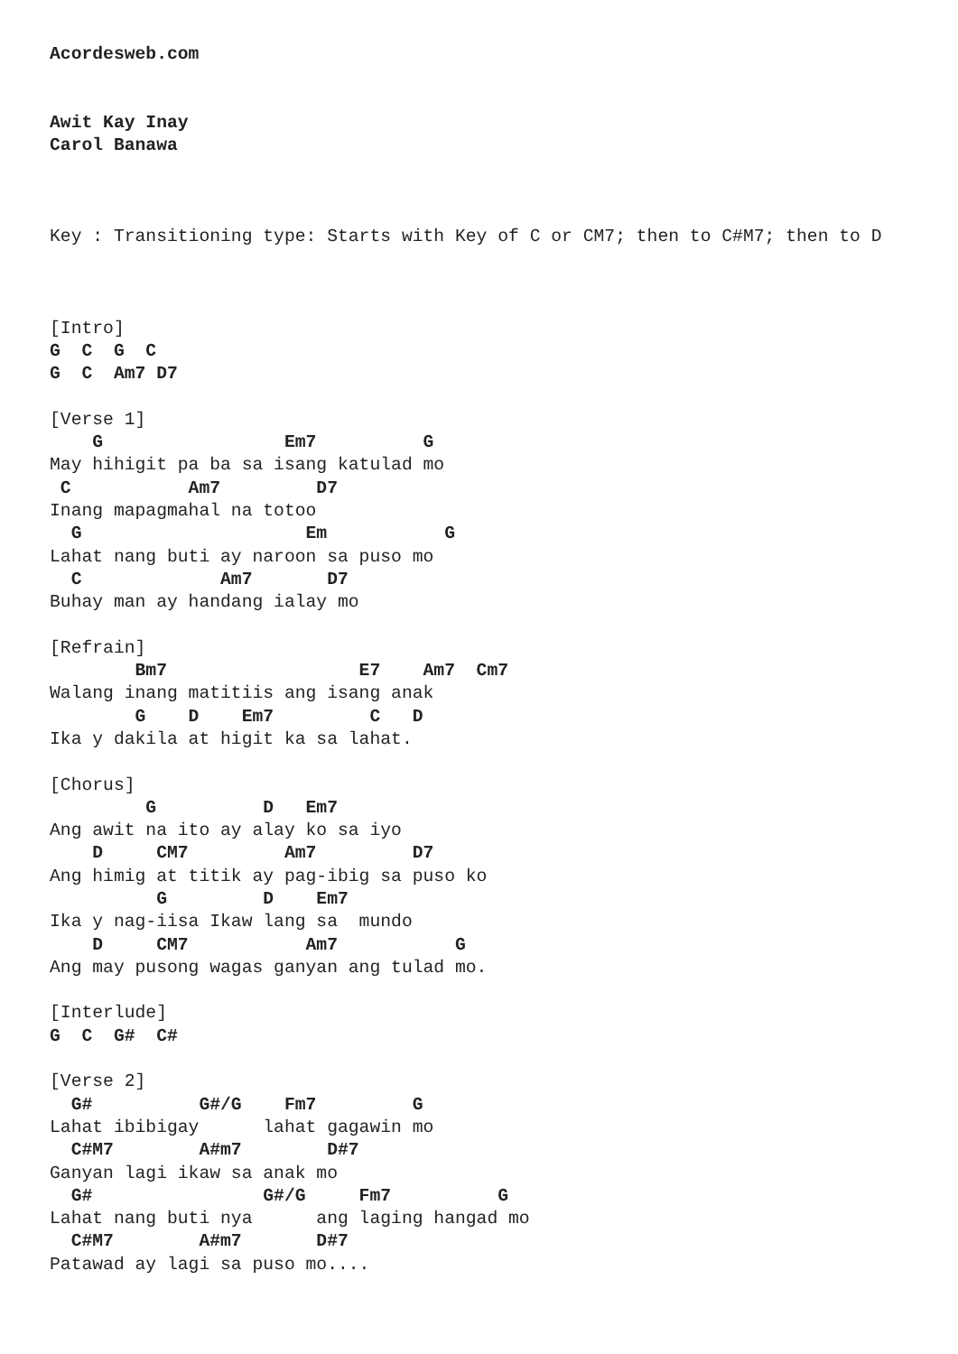Acordesweb.com


Awit Kay Inay
Carol Banawa



Key : Transitioning type: Starts with Key of C or CM7; then to C#M7; then to D



[Intro]
G  C  G  C
G  C  Am7 D7

[Verse 1]
    G                 Em7          G
May hihigit pa ba sa isang katulad mo
 C           Am7         D7
Inang mapagmahal na totoo
  G                     Em           G
Lahat nang buti ay naroon sa puso mo
  C             Am7       D7
Buhay man ay handang ialay mo

[Refrain]
        Bm7                  E7    Am7  Cm7
Walang inang matitiis ang isang anak
        G    D    Em7         C   D
Ika y dakila at higit ka sa lahat.

[Chorus]
         G          D   Em7
Ang awit na ito ay alay ko sa iyo
    D     CM7         Am7         D7
Ang himig at titik ay pag-ibig sa puso ko
          G         D    Em7
Ika y nag-iisa Ikaw lang sa  mundo
    D     CM7           Am7           G
Ang may pusong wagas ganyan ang tulad mo.

[Interlude]
G  C  G#  C#

[Verse 2]
  G#          G#/G    Fm7         G
Lahat ibibigay      lahat gagawin mo
  C#M7        A#m7        D#7
Ganyan lagi ikaw sa anak mo
  G#                G#/G     Fm7          G
Lahat nang buti nya      ang laging hangad mo
  C#M7        A#m7       D#7
Patawad ay lagi sa puso mo....